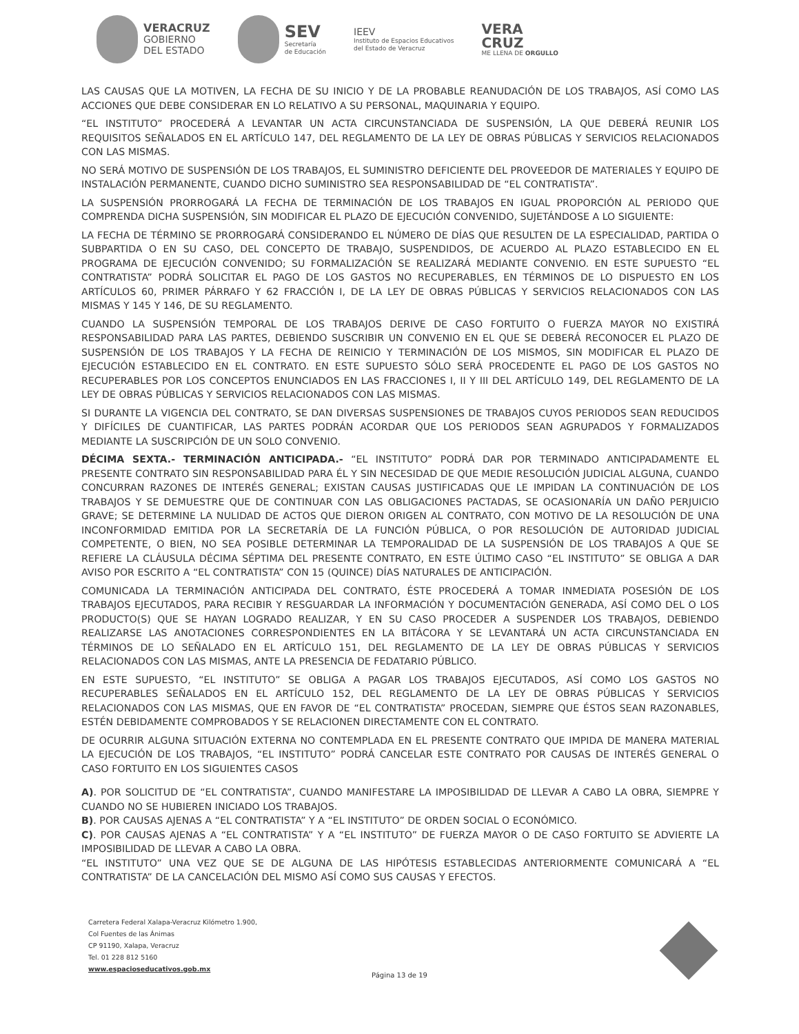VERACRUZ
GOBIERNO
DEL ESTADO
SEV
Secretaría
de Educación
IEEV
Instituto de Espacios Educativos
del Estado de Veracruz
VERA
CRUZ
ME LLENA DE ORGULLO
LAS CAUSAS QUE LA MOTIVEN, LA FECHA DE SU INICIO Y DE LA PROBABLE REANUDACIÓN DE LOS TRABAJOS, ASÍ COMO LAS ACCIONES QUE DEBE CONSIDERAR EN LO RELATIVO A SU PERSONAL, MAQUINARIA Y EQUIPO.
“EL INSTITUTO” PROCEDERÁ A LEVANTAR UN ACTA CIRCUNSTANCIADA DE SUSPENSIÓN, LA QUE DEBERÁ REUNIR LOS REQUISITOS SEÑALADOS EN EL ARTÍCULO 147, DEL REGLAMENTO DE LA LEY DE OBRAS PÚBLICAS Y SERVICIOS RELACIONADOS CON LAS MISMAS.
NO SERÁ MOTIVO DE SUSPENSIÓN DE LOS TRABAJOS, EL SUMINISTRO DEFICIENTE DEL PROVEEDOR DE MATERIALES Y EQUIPO DE INSTALACIÓN PERMANENTE, CUANDO DICHO SUMINISTRO SEA RESPONSABILIDAD DE “EL CONTRATISTA”.
LA SUSPENSIÓN PRORROGARÁ LA FECHA DE TERMINACIÓN DE LOS TRABAJOS EN IGUAL PROPORCIÓN AL PERIODO QUE COMPRENDA DICHA SUSPENSIÓN, SIN MODIFICAR EL PLAZO DE EJECUCIÓN CONVENIDO, SUJETÁNDOSE A LO SIGUIENTE:
LA FECHA DE TÉRMINO SE PRORROGARÁ CONSIDERANDO EL NÚMERO DE DÍAS QUE RESULTEN DE LA ESPECIALIDAD, PARTIDA O SUBPARTIDA O EN SU CASO, DEL CONCEPTO DE TRABAJO, SUSPENDIDOS, DE ACUERDO AL PLAZO ESTABLECIDO EN EL PROGRAMA DE EJECUCIÓN CONVENIDO; SU FORMALIZACIÓN SE REALIZARÁ MEDIANTE CONVENIO. EN ESTE SUPUESTO “EL CONTRATISTA” PODRÁ SOLICITAR EL PAGO DE LOS GASTOS NO RECUPERABLES, EN TÉRMINOS DE LO DISPUESTO EN LOS ARTÍCULOS 60, PRIMER PÁRRAFO Y 62 FRACCIÓN I, DE LA LEY DE OBRAS PÚBLICAS Y SERVICIOS RELACIONADOS CON LAS MISMAS Y 145 Y 146, DE SU REGLAMENTO.
CUANDO LA SUSPENSIÓN TEMPORAL DE LOS TRABAJOS DERIVE DE CASO FORTUITO O FUERZA MAYOR NO EXISTIRÁ RESPONSABILIDAD PARA LAS PARTES, DEBIENDO SUSCRIBIR UN CONVENIO EN EL QUE SE DEBERÁ RECONOCER EL PLAZO DE SUSPENSIÓN DE LOS TRABAJOS Y LA FECHA DE REINICIO Y TERMINACIÓN DE LOS MISMOS, SIN MODIFICAR EL PLAZO DE EJECUCIÓN ESTABLECIDO EN EL CONTRATO. EN ESTE SUPUESTO SÓLO SERÁ PROCEDENTE EL PAGO DE LOS GASTOS NO RECUPERABLES POR LOS CONCEPTOS ENUNCIADOS EN LAS FRACCIONES I, II Y III DEL ARTÍCULO 149, DEL REGLAMENTO DE LA LEY DE OBRAS PÚBLICAS Y SERVICIOS RELACIONADOS CON LAS MISMAS.
SI DURANTE LA VIGENCIA DEL CONTRATO, SE DAN DIVERSAS SUSPENSIONES DE TRABAJOS CUYOS PERIODOS SEAN REDUCIDOS Y DIFÍCILES DE CUANTIFICAR, LAS PARTES PODRÁN ACORDAR QUE LOS PERIODOS SEAN AGRUPADOS Y FORMALIZADOS MEDIANTE LA SUSCRIPCIÓN DE UN SOLO CONVENIO.
DÉCIMA SEXTA.- TERMINACIÓN ANTICIPADA.- “EL INSTITUTO” PODRÁ DAR POR TERMINADO ANTICIPADAMENTE EL PRESENTE CONTRATO SIN RESPONSABILIDAD PARA ÉL Y SIN NECESIDAD DE QUE MEDIE RESOLUCIÓN JUDICIAL ALGUNA, CUANDO CONCURRAN RAZONES DE INTERÉS GENERAL; EXISTAN CAUSAS JUSTIFICADAS QUE LE IMPIDAN LA CONTINUACIÓN DE LOS TRABAJOS Y SE DEMUESTRE QUE DE CONTINUAR CON LAS OBLIGACIONES PACTADAS, SE OCASIONARÍA UN DAÑO PERJUICIO GRAVE; SE DETERMINE LA NULIDAD DE ACTOS QUE DIERON ORIGEN AL CONTRATO, CON MOTIVO DE LA RESOLUCIÓN DE UNA INCONFORMIDAD EMITIDA POR LA SECRETARÍA DE LA FUNCIÓN PÚBLICA, O POR RESOLUCIÓN DE AUTORIDAD JUDICIAL COMPETENTE, O BIEN, NO SEA POSIBLE DETERMINAR LA TEMPORALIDAD DE LA SUSPENSIÓN DE LOS TRABAJOS A QUE SE REFIERE LA CLÁUSULA DÉCIMA SÉPTIMA DEL PRESENTE CONTRATO, EN ESTE ÚLTIMO CASO “EL INSTITUTO” SE OBLIGA A DAR AVISO POR ESCRITO A “EL CONTRATISTA” CON 15 (QUINCE) DÍAS NATURALES DE ANTICIPACIÓN.
COMUNICADA LA TERMINACIÓN ANTICIPADA DEL CONTRATO, ÉSTE PROCEDERÁ A TOMAR INMEDIATA POSESIÓN DE LOS TRABAJOS EJECUTADOS, PARA RECIBIR Y RESGUARDAR LA INFORMACIÓN Y DOCUMENTACIÓN GENERADA, ASÍ COMO DEL O LOS PRODUCTO(S) QUE SE HAYAN LOGRADO REALIZAR, Y EN SU CASO PROCEDER A SUSPENDER LOS TRABAJOS, DEBIENDO REALIZARSE LAS ANOTACIONES CORRESPONDIENTES EN LA BITÁCORA Y SE LEVANTARÁ UN ACTA CIRCUNSTANCIADA EN TÉRMINOS DE LO SEÑALADO EN EL ARTÍCULO 151, DEL REGLAMENTO DE LA LEY DE OBRAS PÚBLICAS Y SERVICIOS RELACIONADOS CON LAS MISMAS, ANTE LA PRESENCIA DE FEDATARIO PÚBLICO.
EN ESTE SUPUESTO, “EL INSTITUTO” SE OBLIGA A PAGAR LOS TRABAJOS EJECUTADOS, ASÍ COMO LOS GASTOS NO RECUPERABLES SEÑALADOS EN EL ARTÍCULO 152, DEL REGLAMENTO DE LA LEY DE OBRAS PÚBLICAS Y SERVICIOS RELACIONADOS CON LAS MISMAS, QUE EN FAVOR DE “EL CONTRATISTA” PROCEDAN, SIEMPRE QUE ÉSTOS SEAN RAZONABLES, ESTÉN DEBIDAMENTE COMPROBADOS Y SE RELACIONEN DIRECTAMENTE CON EL CONTRATO.
DE OCURRIR ALGUNA SITUACIÓN EXTERNA NO CONTEMPLADA EN EL PRESENTE CONTRATO QUE IMPIDA DE MANERA MATERIAL LA EJECUCIÓN DE LOS TRABAJOS, “EL INSTITUTO” PODRÁ CANCELAR ESTE CONTRATO POR CAUSAS DE INTERÉS GENERAL O CASO FORTUITO EN LOS SIGUIENTES CASOS
A). POR SOLICITUD DE “EL CONTRATISTA”, CUANDO MANIFESTARE LA IMPOSIBILIDAD DE LLEVAR A CABO LA OBRA, SIEMPRE Y CUANDO NO SE HUBIEREN INICIADO LOS TRABAJOS.
B). POR CAUSAS AJENAS A “EL CONTRATISTA” Y A “EL INSTITUTO” DE ORDEN SOCIAL O ECONÓMICO.
C). POR CAUSAS AJENAS A “EL CONTRATISTA” Y A “EL INSTITUTO” DE FUERZA MAYOR O DE CASO FORTUITO SE ADVIERTE LA IMPOSIBILIDAD DE LLEVAR A CABO LA OBRA.
“EL INSTITUTO” UNA VEZ QUE SE DE ALGUNA DE LAS HIPÓTESIS ESTABLECIDAS ANTERIORMENTE COMUNICARÁ A “EL CONTRATISTA” DE LA CANCELACIÓN DEL MISMO ASÍ COMO SUS CAUSAS Y EFECTOS.
Carretera Federal Xalapa-Veracruz Kilómetro 1.900,
Col Fuentes de las Ánimas
CP 91190, Xalapa, Veracruz
Tel. 01 228 812 5160
www.espacioseducativos.gob.mx
Página 13 de 19